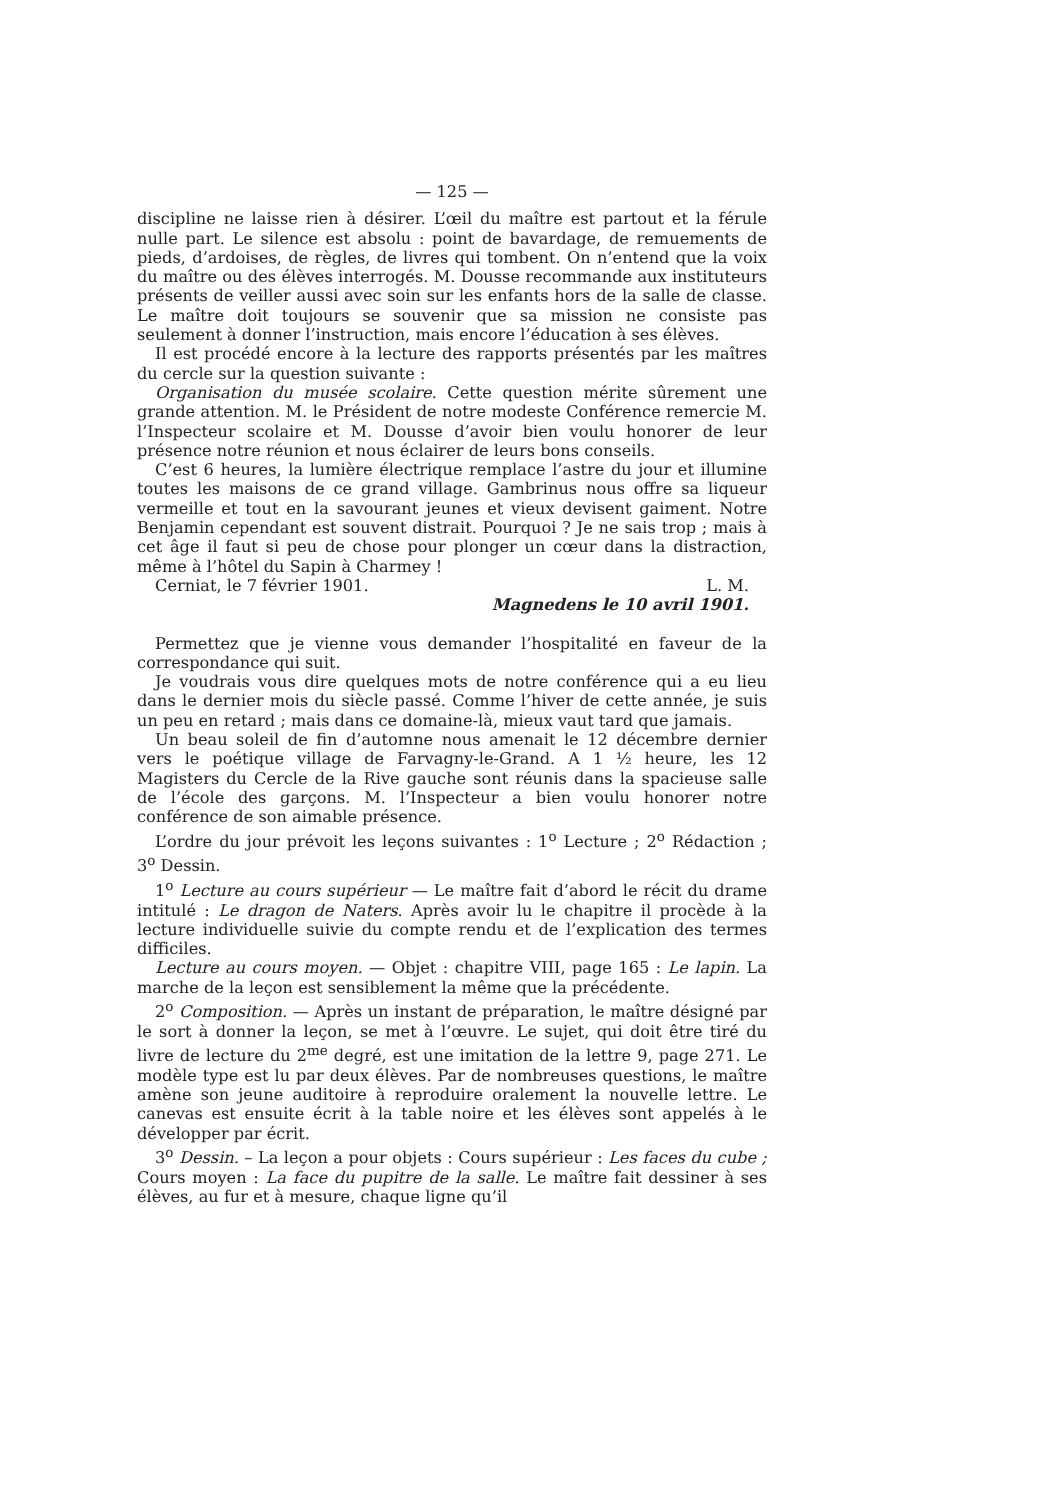— 125 —
discipline ne laisse rien à désirer. L’œil du maître est partout et la férule nulle part. Le silence est absolu : point de bavardage, de remuements de pieds, d’ardoises, de règles, de livres qui tombent. On n’entend que la voix du maître ou des élèves interrogés. M. Dousse recommande aux instituteurs présents de veiller aussi avec soin sur les enfants hors de la salle de classe. Le maître doit toujours se souvenir que sa mission ne consiste pas seulement à donner l’instruction, mais encore l’éducation à ses élèves.
Il est procédé encore à la lecture des rapports présentés par les maîtres du cercle sur la question suivante :
Organisation du musée scolaire. Cette question mérite sûrement une grande attention. M. le Président de notre modeste Conférence remercie M. l’Inspecteur scolaire et M. Dousse d’avoir bien voulu honorer de leur présence notre réunion et nous éclairer de leurs bons conseils.
C’est 6 heures, la lumière électrique remplace l’astre du jour et illumine toutes les maisons de ce grand village. Gambrinus nous offre sa liqueur vermeille et tout en la savourant jeunes et vieux devisent gaiment. Notre Benjamin cependant est souvent distrait. Pourquoi ? Je ne sais trop ; mais à cet âge il faut si peu de chose pour plonger un cœur dans la distraction, même à l’hôtel du Sapin à Charmey !
Cerniat, le 7 février 1901. L. M.
Magnedens le 10 avril 1901.
Permettez que je vienne vous demander l’hospitalité en faveur de la correspondance qui suit.
Je voudrais vous dire quelques mots de notre conférence qui a eu lieu dans le dernier mois du siècle passé. Comme l’hiver de cette année, je suis un peu en retard ; mais dans ce domaine-là, mieux vaut tard que jamais.
Un beau soleil de fin d’automne nous amenait le 12 décembre dernier vers le poétique village de Farvagny-le-Grand. A 1 ½ heure, les 12 Magisters du Cercle de la Rive gauche sont réunis dans la spacieuse salle de l’école des garçons. M. l’Inspecteur a bien voulu honorer notre conférence de son aimable présence.
L’ordre du jour prévoit les leçons suivantes : 1<sup>o</sup> Lecture ; 2<sup>o</sup> Rédaction ; 3<sup>o</sup> Dessin.
1<sup>o</sup> Lecture au cours supérieur — Le maître fait d’abord le récit du drame intitulé : Le dragon de Naters. Après avoir lu le chapitre il procède à la lecture individuelle suivie du compte rendu et de l’explication des termes difficiles.
Lecture au cours moyen. — Objet : chapitre VIII, page 165 : Le lapin. La marche de la leçon est sensiblement la même que la précédente.
2<sup>o</sup> Composition. — Après un instant de préparation, le maître désigné par le sort à donner la leçon, se met à l’œuvre. Le sujet, qui doit être tiré du livre de lecture du 2<sup>me</sup> degré, est une imitation de la lettre 9, page 271. Le modèle type est lu par deux élèves. Par de nombreuses questions, le maître amène son jeune auditoire à reproduire oralement la nouvelle lettre. Le canevas est ensuite écrit à la table noire et les élèves sont appelés à le développer par écrit.
3<sup>o</sup> Dessin. – La leçon a pour objets : Cours supérieur : Les faces du cube ; Cours moyen : La face du pupitre de la salle. Le maître fait dessiner à ses élèves, au fur et à mesure, chaque ligne qu’il